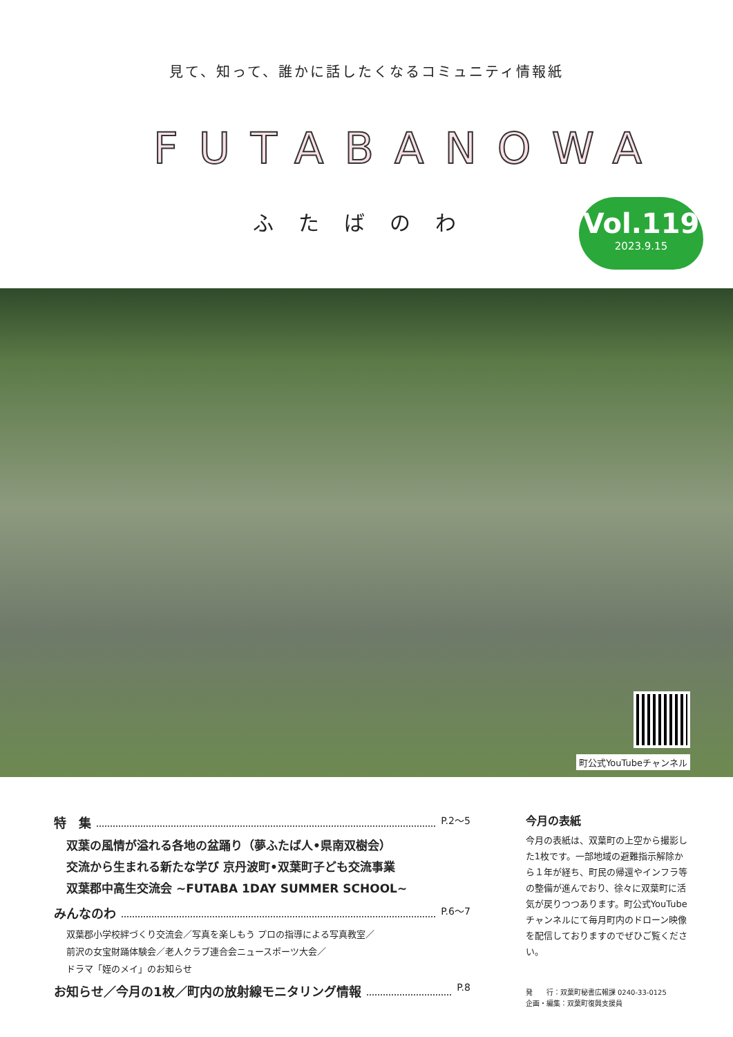見て、知って、誰かに話したくなるコミュニティ情報紙
FUTABANOWA
ふたばのわ
Vol.119
2023.9.15
町公式YouTubeチャンネル
特　集 P.2〜5
双葉の風情が溢れる各地の盆踊り（夢ふたば人•県南双樹会）
交流から生まれる新たな学び 京丹波町•双葉町子ども交流事業
双葉郡中高生交流会 ~FUTABA 1DAY SUMMER SCHOOL~
みんなのわ P.6〜7
双葉郡小学校絆づくり交流会／写真を楽しもう プロの指導による写真教室／
前沢の女宝財踊体験会／老人クラブ連合会ニュースポーツ大会／
ドラマ「姪のメイ」のお知らせ
お知らせ／今月の1枚／町内の放射線モニタリング情報 P.8
今月の表紙
今月の表紙は、双葉町の上空から撮影した1枚です。一部地域の避難指示解除から１年が経ち、町民の帰還やインフラ等の整備が進んでおり、徐々に双葉町に活気が戻りつつあります。町公式YouTubeチャンネルにて毎月町内のドローン映像を配信しておりますのでぜひご覧ください。
発　　行：双葉町秘書広報課 0240-33-0125
企画・編集：双葉町復興支援員